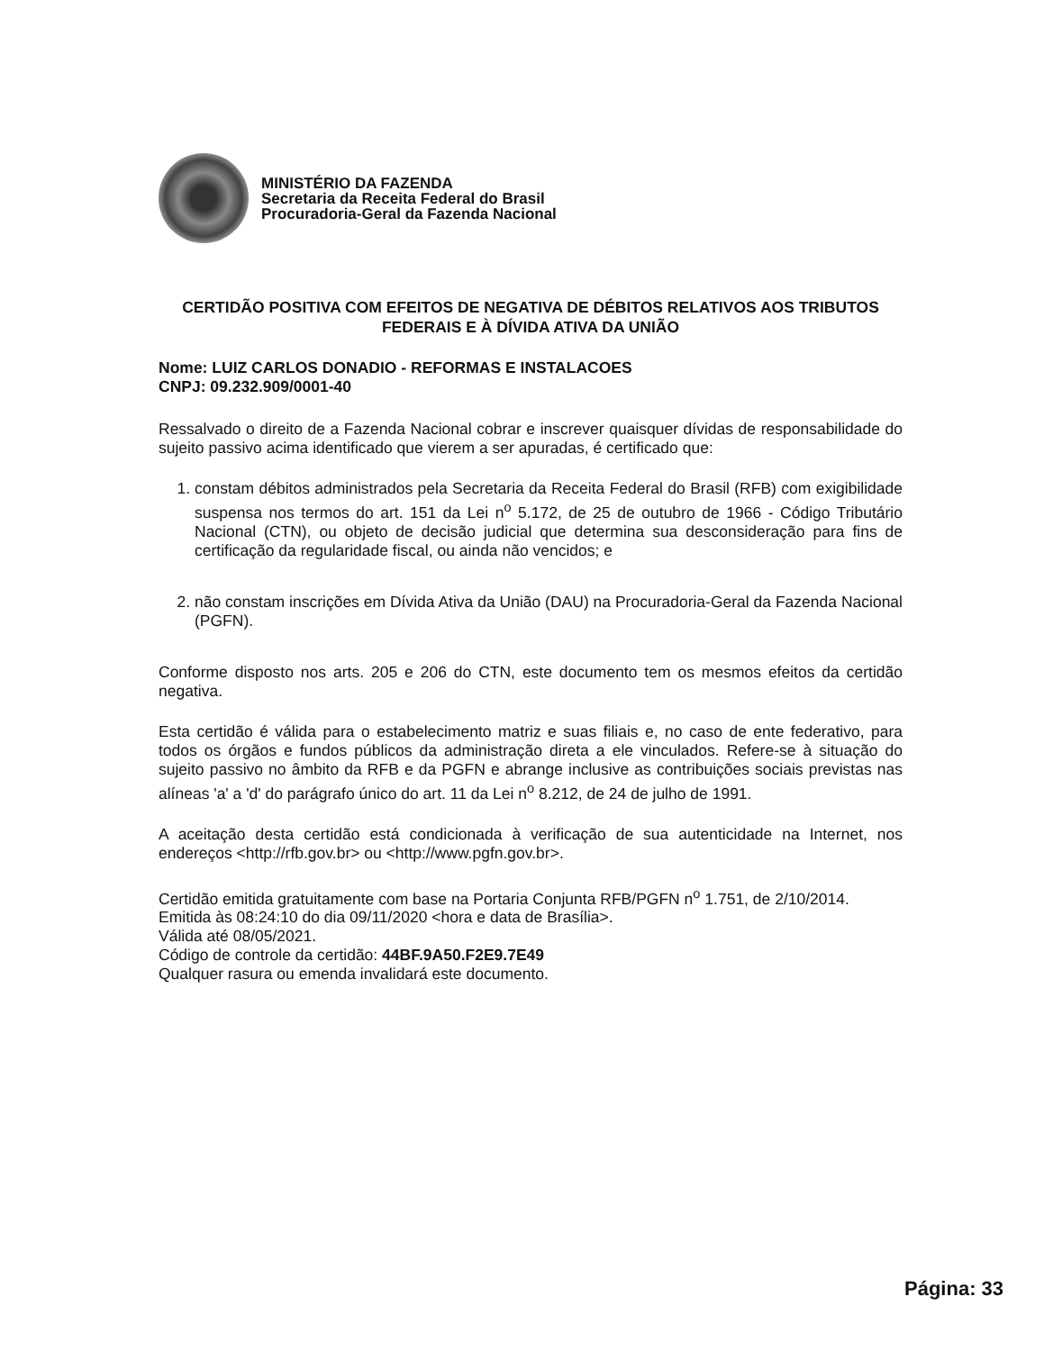MINISTÉRIO DA FAZENDA
Secretaria da Receita Federal do Brasil
Procuradoria-Geral da Fazenda Nacional
CERTIDÃO POSITIVA COM EFEITOS DE NEGATIVA DE DÉBITOS RELATIVOS AOS TRIBUTOS FEDERAIS E À DÍVIDA ATIVA DA UNIÃO
Nome: LUIZ CARLOS DONADIO - REFORMAS E INSTALACOES
CNPJ: 09.232.909/0001-40
Ressalvado o direito de a Fazenda Nacional cobrar e inscrever quaisquer dívidas de responsabilidade do sujeito passivo acima identificado que vierem a ser apuradas, é certificado que:
1. constam débitos administrados pela Secretaria da Receita Federal do Brasil (RFB) com exigibilidade suspensa nos termos do art. 151 da Lei n<sup>o</sup> 5.172, de 25 de outubro de 1966 - Código Tributário Nacional (CTN), ou objeto de decisão judicial que determina sua desconsideração para fins de certificação da regularidade fiscal, ou ainda não vencidos; e
2. não constam inscrições em Dívida Ativa da União (DAU) na Procuradoria-Geral da Fazenda Nacional (PGFN).
Conforme disposto nos arts. 205 e 206 do CTN, este documento tem os mesmos efeitos da certidão negativa.
Esta certidão é válida para o estabelecimento matriz e suas filiais e, no caso de ente federativo, para todos os órgãos e fundos públicos da administração direta a ele vinculados. Refere-se à situação do sujeito passivo no âmbito da RFB e da PGFN e abrange inclusive as contribuições sociais previstas nas alíneas 'a' a 'd' do parágrafo único do art. 11 da Lei n<sup>o</sup> 8.212, de 24 de julho de 1991.
A aceitação desta certidão está condicionada à verificação de sua autenticidade na Internet, nos endereços <http://rfb.gov.br> ou <http://www.pgfn.gov.br>.
Certidão emitida gratuitamente com base na Portaria Conjunta RFB/PGFN n<sup>o</sup> 1.751, de 2/10/2014.
Emitida às 08:24:10 do dia 09/11/2020 <hora e data de Brasília>.
Válida até 08/05/2021.
Código de controle da certidão: 44BF.9A50.F2E9.7E49
Qualquer rasura ou emenda invalidará este documento.
Página: 33